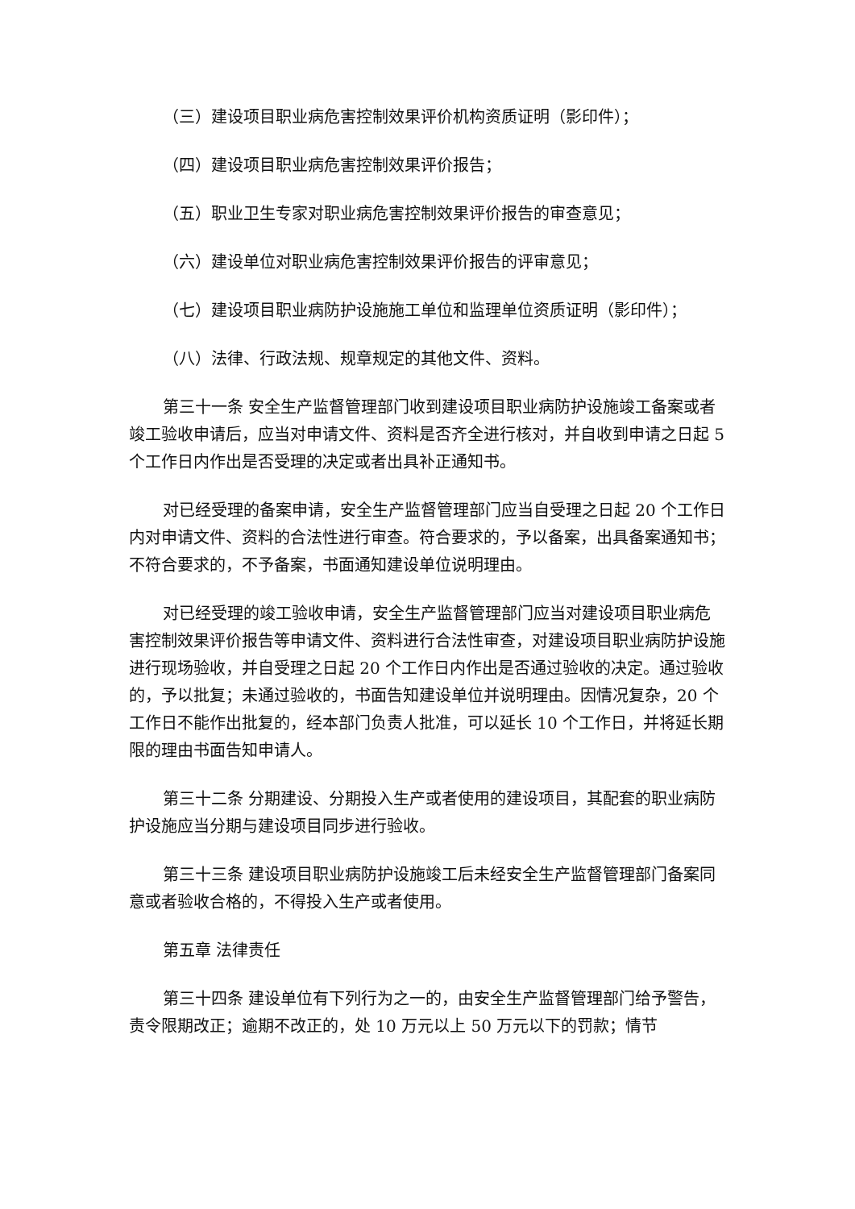（三）建设项目职业病危害控制效果评价机构资质证明（影印件）；
（四）建设项目职业病危害控制效果评价报告；
（五）职业卫生专家对职业病危害控制效果评价报告的审查意见；
（六）建设单位对职业病危害控制效果评价报告的评审意见；
（七）建设项目职业病防护设施施工单位和监理单位资质证明（影印件）；
（八）法律、行政法规、规章规定的其他文件、资料。
第三十一条 安全生产监督管理部门收到建设项目职业病防护设施竣工备案或者竣工验收申请后，应当对申请文件、资料是否齐全进行核对，并自收到申请之日起 5 个工作日内作出是否受理的决定或者出具补正通知书。
对已经受理的备案申请，安全生产监督管理部门应当自受理之日起 20 个工作日内对申请文件、资料的合法性进行审查。符合要求的，予以备案，出具备案通知书；不符合要求的，不予备案，书面通知建设单位说明理由。
对已经受理的竣工验收申请，安全生产监督管理部门应当对建设项目职业病危害控制效果评价报告等申请文件、资料进行合法性审查，对建设项目职业病防护设施进行现场验收，并自受理之日起 20 个工作日内作出是否通过验收的决定。通过验收的，予以批复；未通过验收的，书面告知建设单位并说明理由。因情况复杂，20 个工作日不能作出批复的，经本部门负责人批准，可以延长 10 个工作日，并将延长期限的理由书面告知申请人。
第三十二条 分期建设、分期投入生产或者使用的建设项目，其配套的职业病防护设施应当分期与建设项目同步进行验收。
第三十三条 建设项目职业病防护设施竣工后未经安全生产监督管理部门备案同意或者验收合格的，不得投入生产或者使用。
第五章 法律责任
第三十四条 建设单位有下列行为之一的，由安全生产监督管理部门给予警告，责令限期改正；逾期不改正的，处 10 万元以上 50 万元以下的罚款；情节